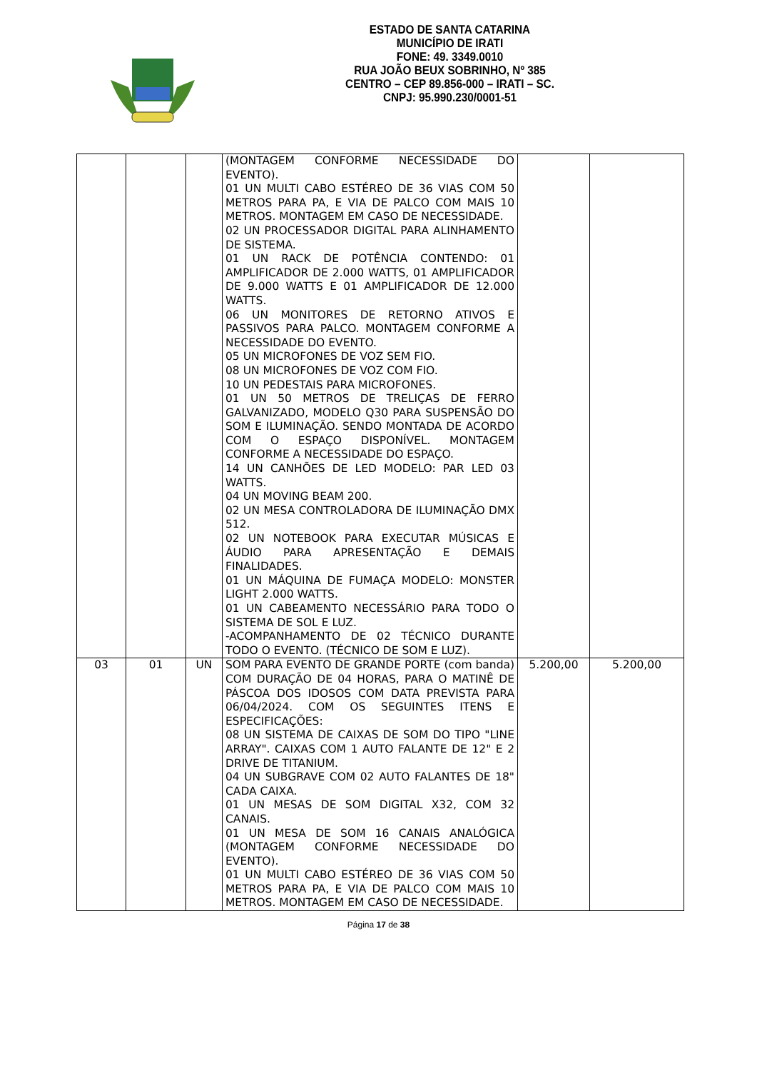ESTADO DE SANTA CATARINA
MUNICÍPIO DE IRATI
FONE: 49. 3349.0010
RUA JOÃO BEUX SOBRINHO, Nº 385
CENTRO – CEP 89.856-000 – IRATI – SC.
CNPJ: 95.990.230/0001-51
| | | | (MONTAGEM CONFORME NECESSIDADE DO EVENTO). 01 UN MULTI CABO ESTÉREO DE 36 VIAS COM 50 METROS PARA PA, E VIA DE PALCO COM MAIS 10 METROS. MONTAGEM EM CASO DE NECESSIDADE. 02 UN PROCESSADOR DIGITAL PARA ALINHAMENTO DE SISTEMA. 01 UN RACK DE POTÊNCIA CONTENDO: 01 AMPLIFICADOR DE 2.000 WATTS, 01 AMPLIFICADOR DE 9.000 WATTS E 01 AMPLIFICADOR DE 12.000 WATTS. 06 UN MONITORES DE RETORNO ATIVOS E PASSIVOS PARA PALCO. MONTAGEM CONFORME A NECESSIDADE DO EVENTO. 05 UN MICROFONES DE VOZ SEM FIO. 08 UN MICROFONES DE VOZ COM FIO. 10 UN PEDESTAIS PARA MICROFONES. 01 UN 50 METROS DE TRELIÇAS DE FERRO GALVANIZADO, MODELO Q30 PARA SUSPENSÃO DO SOM E ILUMINAÇÃO. SENDO MONTADA DE ACORDO COM O ESPAÇO DISPONÍVEL. MONTAGEM CONFORME A NECESSIDADE DO ESPAÇO. 14 UN CANHÕES DE LED MODELO: PAR LED 03 WATTS. 04 UN MOVING BEAM 200. 02 UN MESA CONTROLADORA DE ILUMINAÇÃO DMX 512. 02 UN NOTEBOOK PARA EXECUTAR MÚSICAS E ÁUDIO PARA APRESENTAÇÃO E DEMAIS FINALIDADES. 01 UN MÁQUINA DE FUMAÇA MODELO: MONSTER LIGHT 2.000 WATTS. 01 UN CABEAMENTO NECESSÁRIO PARA TODO O SISTEMA DE SOL E LUZ. -ACOMPANHAMENTO DE 02 TÉCNICO DURANTE TODO O EVENTO. (TÉCNICO DE SOM E LUZ). | | |
| 03 | 01 | UN | SOM PARA EVENTO DE GRANDE PORTE (com banda) COM DURAÇÃO DE 04 HORAS, PARA O MATINÊ DE PÁSCOA DOS IDOSOS COM DATA PREVISTA PARA 06/04/2024. COM OS SEGUINTES ITENS E ESPECIFICAÇÕES: 08 UN SISTEMA DE CAIXAS DE SOM DO TIPO "LINE ARRAY". CAIXAS COM 1 AUTO FALANTE DE 12" E 2 DRIVE DE TITANIUM. 04 UN SUBGRAVE COM 02 AUTO FALANTES DE 18" CADA CAIXA. 01 UN MESAS DE SOM DIGITAL X32, COM 32 CANAIS. 01 UN MESA DE SOM 16 CANAIS ANALÓGICA (MONTAGEM CONFORME NECESSIDADE DO EVENTO). 01 UN MULTI CABO ESTÉREO DE 36 VIAS COM 50 METROS PARA PA, E VIA DE PALCO COM MAIS 10 METROS. MONTAGEM EM CASO DE NECESSIDADE. | 5.200,00 | 5.200,00 |
Página 17 de 38